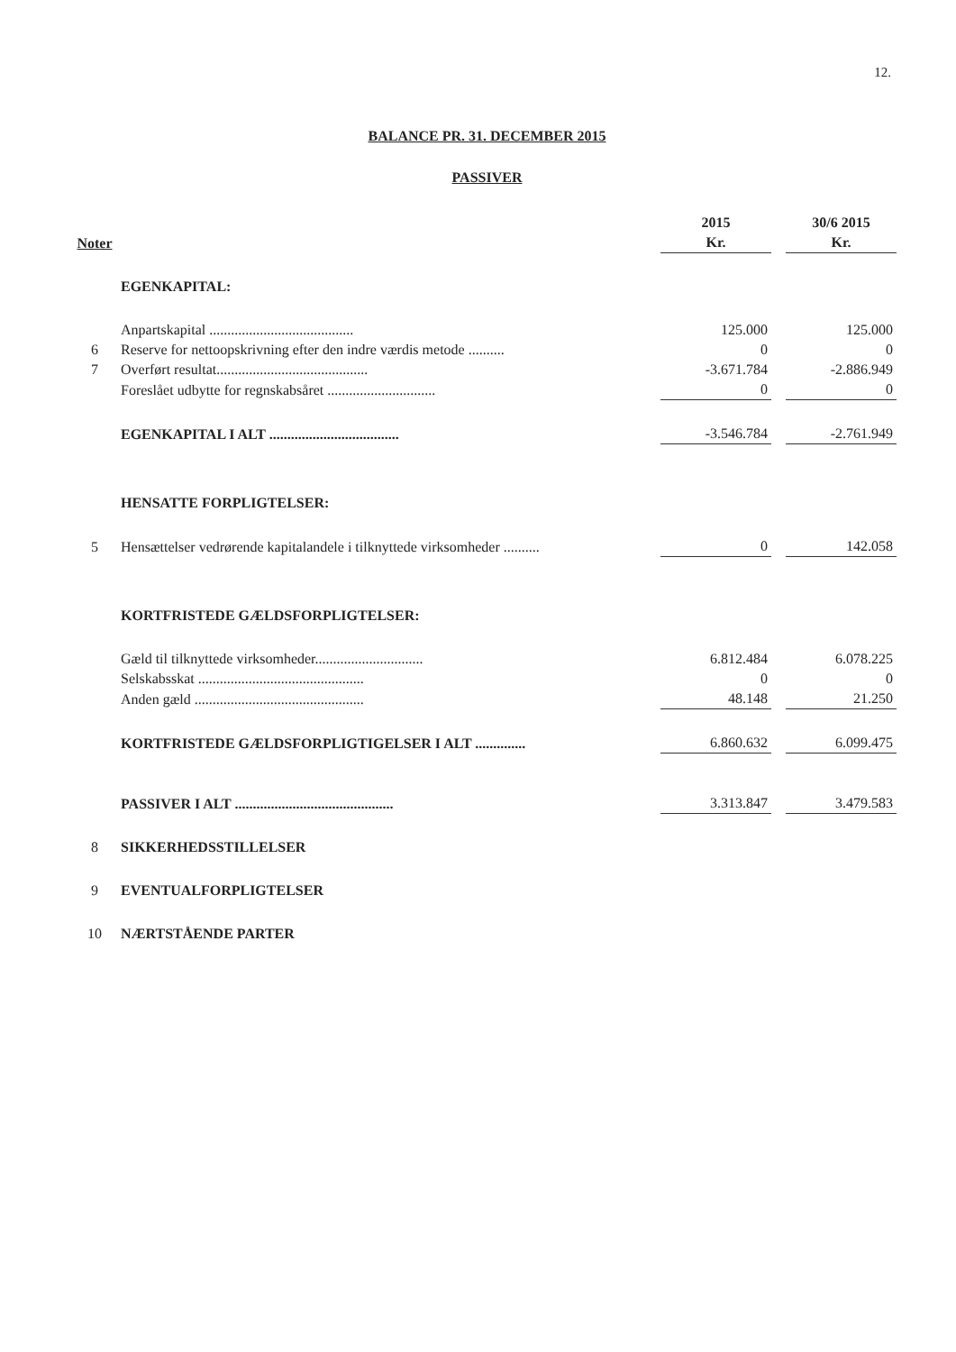12.
BALANCE PR. 31. DECEMBER 2015
PASSIVER
| | | 2015 | | 30/6 2015 |
| Noter | | Kr. | | Kr. |
| | EGENKAPITAL: | | | |
| | Anpartskapital ........................................ | 125.000 | | 125.000 |
| 6 | Reserve for nettoopskrivning efter den indre værdis metode .......... | 0 | | 0 |
| 7 | Overført resultat.......................................... | -3.671.784 | | -2.886.949 |
| | Foreslået udbytte for regnskabsåret .............................. | 0 | | 0 |
| | EGENKAPITAL I ALT .................................... | -3.546.784 | | -2.761.949 |
| | HENSATTE FORPLIGTELSER: | | | |
| 5 | Hensættelser vedrørende kapitalandele i tilknyttede virksomheder .......... | 0 | | 142.058 |
| | KORTFRISTEDE GÆLDSFORPLIGTELSER: | | | |
| | Gæld til tilknyttede virksomheder.............................. | 6.812.484 | | 6.078.225 |
| | Selskabsskat .............................................. | 0 | | 0 |
| | Anden gæld ............................................... | 48.148 | | 21.250 |
| | KORTFRISTEDE GÆLDSFORPLIGTIGELSER I ALT .............. | 6.860.632 | | 6.099.475 |
| | PASSIVER I ALT ............................................ | 3.313.847 | | 3.479.583 |
| 8 | SIKKERHEDSSTILLELSER | | | |
| 9 | EVENTUALFORPLIGTELSER | | | |
| 10 | NÆRTSTÅENDE PARTER | | | |